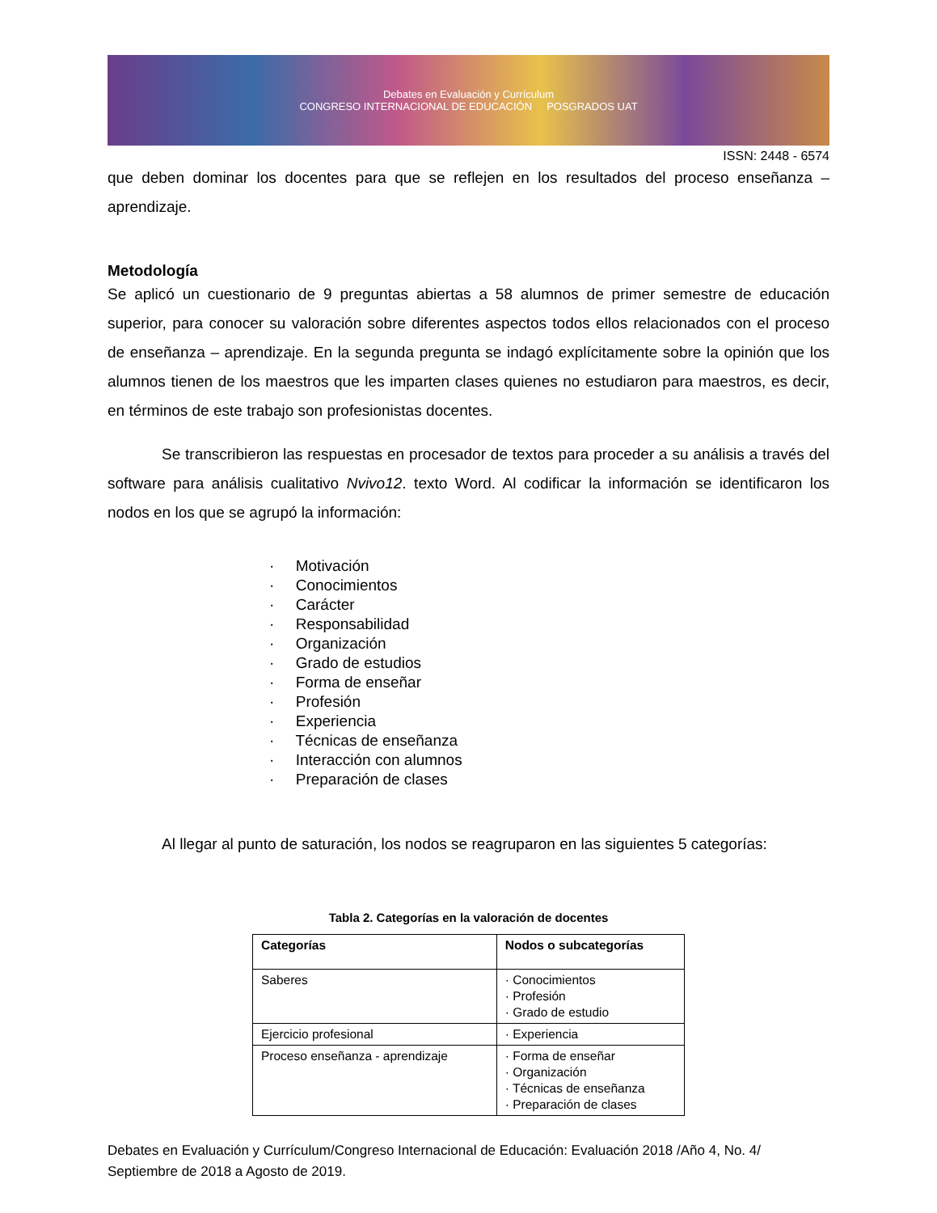Debates en Evaluación y Currículum
CONGRESO INTERNACIONAL DE EDUCACIÓN POSGRADOS UAT
ISSN: 2448 - 6574
que deben dominar los docentes para que se reflejen en los resultados del proceso enseñanza – aprendizaje.
Metodología
Se aplicó un cuestionario de 9 preguntas abiertas a 58 alumnos de primer semestre de educación superior, para conocer su valoración sobre diferentes aspectos todos ellos relacionados con el proceso de enseñanza – aprendizaje. En la segunda pregunta se indagó explícitamente sobre la opinión que los alumnos tienen de los maestros que les imparten clases quienes no estudiaron para maestros, es decir, en términos de este trabajo son profesionistas docentes.
Se transcribieron las respuestas en procesador de textos para proceder a su análisis a través del software para análisis cualitativo Nvivo12. texto Word. Al codificar la información se identificaron los nodos en los que se agrupó la información:
· Motivación
· Conocimientos
· Carácter
· Responsabilidad
· Organización
· Grado de estudios
· Forma de enseñar
· Profesión
· Experiencia
· Técnicas de enseñanza
· Interacción con alumnos
· Preparación de clases
Al llegar al punto de saturación, los nodos se reagruparon en las siguientes 5 categorías:
Tabla 2. Categorías en la valoración de docentes
| Categorías | Nodos o subcategorías |
| --- | --- |
| Saberes | · Conocimientos · Profesión · Grado de estudio |
| Ejercicio profesional | · Experiencia |
| Proceso enseñanza - aprendizaje | · Forma de enseñar · Organización · Técnicas de enseñanza · Preparación de clases |
Debates en Evaluación y Currículum/Congreso Internacional de Educación: Evaluación 2018 /Año 4, No. 4/ Septiembre de 2018 a Agosto de 2019.